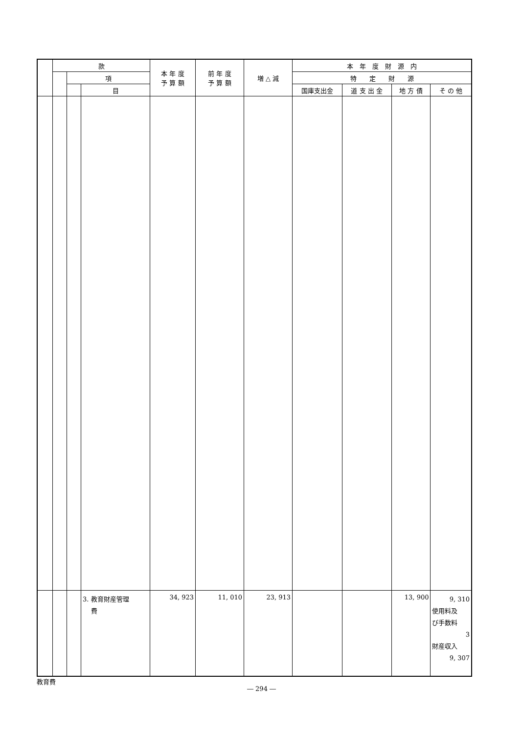| | 款 | | | 本 年 度 予 算 額 | 前 年 度 予 算 額 | 増 △ 減 | 本 年 度 財 源 内 | | | |
| --- | --- | --- | --- | --- | --- | --- | --- | --- | --- | --- |
| | | 項 | | | | | 特 定 財 源 | | | |
| | | | 目 | | | | 国庫支出金 | 道 支 出 金 | 地 方 債 | そ の 他 |
| | | | 3. 教育財産管理 費 | 34, 923 | 11, 010 | 23, 913 | | | 13, 900 | 9, 310 使用料及 び手数料 3 財産収入 9, 307 |
教育費
― 294 ―